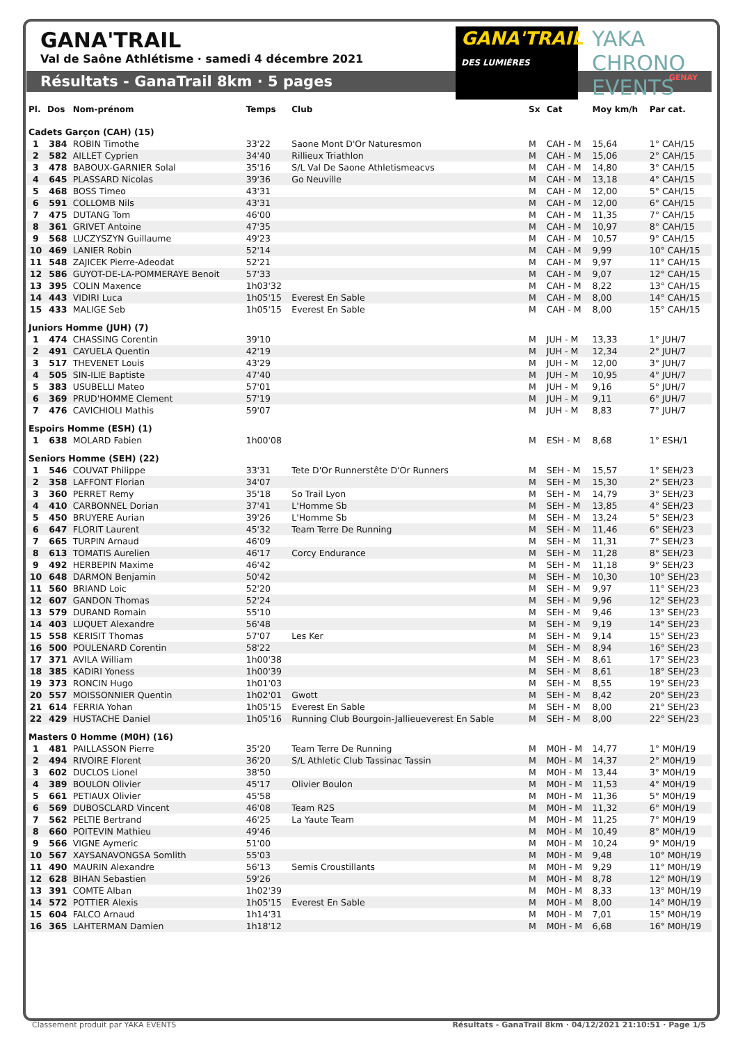GANA'TRAIL
Val de Saône Athlétisme · samedi 4 décembre 2021
GANA'TRAIL
DES LUMIÈRES
YAKA CHRONO EVENTS
Résultats - GanaTrail 8km · 5 pages GENAY
| Pl. | Dos | Nom-prénom | Temps | Club | Sx | Cat | Moy km/h | Par cat. |
| --- | --- | --- | --- | --- | --- | --- | --- | --- |
| Cadets Garçon (CAH) (15) | | | | | | | | |
| 1 | 384 | ROBIN Timothe | 33'22 | Saone Mont D'Or Naturesmon | M | CAH - M | 15,64 | 1° CAH/15 |
| 2 | 582 | AILLET Cyprien | 34'40 | Rillieux Triathlon | M | CAH - M | 15,06 | 2° CAH/15 |
| 3 | 478 | BABOUX-GARNIER Solal | 35'16 | S/L Val De Saone Athletismeacvs | M | CAH - M | 14,80 | 3° CAH/15 |
| 4 | 645 | PLASSARD Nicolas | 39'36 | Go Neuville | M | CAH - M | 13,18 | 4° CAH/15 |
| 5 | 468 | BOSS Timeo | 43'31 | | M | CAH - M | 12,00 | 5° CAH/15 |
| 6 | 591 | COLLOMB Nils | 43'31 | | M | CAH - M | 12,00 | 6° CAH/15 |
| 7 | 475 | DUTANG Tom | 46'00 | | M | CAH - M | 11,35 | 7° CAH/15 |
| 8 | 361 | GRIVET Antoine | 47'35 | | M | CAH - M | 10,97 | 8° CAH/15 |
| 9 | 568 | LUCZYSZYN Guillaume | 49'23 | | M | CAH - M | 10,57 | 9° CAH/15 |
| 10 | 469 | LANIER Robin | 52'14 | | M | CAH - M | 9,99 | 10° CAH/15 |
| 11 | 548 | ZAJICEK Pierre-Adeodat | 52'21 | | M | CAH - M | 9,97 | 11° CAH/15 |
| 12 | 586 | GUYOT-DE-LA-POMMERAYE Benoit | 57'33 | | M | CAH - M | 9,07 | 12° CAH/15 |
| 13 | 395 | COLIN Maxence | 1h03'32 | | M | CAH - M | 8,22 | 13° CAH/15 |
| 14 | 443 | VIDIRI Luca | 1h05'15 | Everest En Sable | M | CAH - M | 8,00 | 14° CAH/15 |
| 15 | 433 | MALIGE Seb | 1h05'15 | Everest En Sable | M | CAH - M | 8,00 | 15° CAH/15 |
| Juniors Homme (JUH) (7) | | | | | | | | |
| 1 | 474 | CHASSING Corentin | 39'10 | | M | JUH - M | 13,33 | 1° JUH/7 |
| 2 | 491 | CAYUELA Quentin | 42'19 | | M | JUH - M | 12,34 | 2° JUH/7 |
| 3 | 517 | THEVENET Louis | 43'29 | | M | JUH - M | 12,00 | 3° JUH/7 |
| 4 | 505 | SIN-ILIE Baptiste | 47'40 | | M | JUH - M | 10,95 | 4° JUH/7 |
| 5 | 383 | USUBELLI Mateo | 57'01 | | M | JUH - M | 9,16 | 5° JUH/7 |
| 6 | 369 | PRUD'HOMME Clement | 57'19 | | M | JUH - M | 9,11 | 6° JUH/7 |
| 7 | 476 | CAVICHIOLI Mathis | 59'07 | | M | JUH - M | 8,83 | 7° JUH/7 |
| Espoirs Homme (ESH) (1) | | | | | | | | |
| 1 | 638 | MOLARD Fabien | 1h00'08 | | M | ESH - M | 8,68 | 1° ESH/1 |
| Seniors Homme (SEH) (22) | | | | | | | | |
| 1 | 546 | COUVAT Philippe | 33'31 | Tete D'Or Runnerstête D'Or Runners | M | SEH - M | 15,57 | 1° SEH/23 |
| 2 | 358 | LAFFONT Florian | 34'07 | | M | SEH - M | 15,30 | 2° SEH/23 |
| 3 | 360 | PERRET Remy | 35'18 | So Trail Lyon | M | SEH - M | 14,79 | 3° SEH/23 |
| 4 | 410 | CARBONNEL Dorian | 37'41 | L'Homme Sb | M | SEH - M | 13,85 | 4° SEH/23 |
| 5 | 450 | BRUYERE Aurian | 39'26 | L'Homme Sb | M | SEH - M | 13,24 | 5° SEH/23 |
| 6 | 647 | FLORIT Laurent | 45'32 | Team Terre De Running | M | SEH - M | 11,46 | 6° SEH/23 |
| 7 | 665 | TURPIN Arnaud | 46'09 | | M | SEH - M | 11,31 | 7° SEH/23 |
| 8 | 613 | TOMATIS Aurelien | 46'17 | Corcy Endurance | M | SEH - M | 11,28 | 8° SEH/23 |
| 9 | 492 | HERBEPIN Maxime | 46'42 | | M | SEH - M | 11,18 | 9° SEH/23 |
| 10 | 648 | DARMON Benjamin | 50'42 | | M | SEH - M | 10,30 | 10° SEH/23 |
| 11 | 560 | BRIAND Loic | 52'20 | | M | SEH - M | 9,97 | 11° SEH/23 |
| 12 | 607 | GANDON Thomas | 52'24 | | M | SEH - M | 9,96 | 12° SEH/23 |
| 13 | 579 | DURAND Romain | 55'10 | | M | SEH - M | 9,46 | 13° SEH/23 |
| 14 | 403 | LUQUET Alexandre | 56'48 | | M | SEH - M | 9,19 | 14° SEH/23 |
| 15 | 558 | KERISIT Thomas | 57'07 | Les Ker | M | SEH - M | 9,14 | 15° SEH/23 |
| 16 | 500 | POULENARD Corentin | 58'22 | | M | SEH - M | 8,94 | 16° SEH/23 |
| 17 | 371 | AVILA William | 1h00'38 | | M | SEH - M | 8,61 | 17° SEH/23 |
| 18 | 385 | KADIRI Yoness | 1h00'39 | | M | SEH - M | 8,61 | 18° SEH/23 |
| 19 | 373 | RONCIN Hugo | 1h01'03 | | M | SEH - M | 8,55 | 19° SEH/23 |
| 20 | 557 | MOISSONNIER Quentin | 1h02'01 | Gwott | M | SEH - M | 8,42 | 20° SEH/23 |
| 21 | 614 | FERRIA Yohan | 1h05'15 | Everest En Sable | M | SEH - M | 8,00 | 21° SEH/23 |
| 22 | 429 | HUSTACHE Daniel | 1h05'16 | Running Club Bourgoin-Jallieueverest En Sable | M | SEH - M | 8,00 | 22° SEH/23 |
| Masters 0 Homme (M0H) (16) | | | | | | | | |
| 1 | 481 | PAILLASSON Pierre | 35'20 | Team Terre De Running | M | M0H - M | 14,77 | 1° M0H/19 |
| 2 | 494 | RIVOIRE Florent | 36'20 | S/L Athletic Club Tassinac Tassin | M | M0H - M | 14,37 | 2° M0H/19 |
| 3 | 602 | DUCLOS Lionel | 38'50 | | M | M0H - M | 13,44 | 3° M0H/19 |
| 4 | 389 | BOULON Olivier | 45'17 | Olivier Boulon | M | M0H - M | 11,53 | 4° M0H/19 |
| 5 | 661 | PETIAUX Olivier | 45'58 | | M | M0H - M | 11,36 | 5° M0H/19 |
| 6 | 569 | DUBOSCLARD Vincent | 46'08 | Team R2S | M | M0H - M | 11,32 | 6° M0H/19 |
| 7 | 562 | PELTIE Bertrand | 46'25 | La Yaute Team | M | M0H - M | 11,25 | 7° M0H/19 |
| 8 | 660 | POITEVIN Mathieu | 49'46 | | M | M0H - M | 10,49 | 8° M0H/19 |
| 9 | 566 | VIGNE Aymeric | 51'00 | | M | M0H - M | 10,24 | 9° M0H/19 |
| 10 | 567 | XAYSANAVONGSA Somlith | 55'03 | | M | M0H - M | 9,48 | 10° M0H/19 |
| 11 | 490 | MAURIN Alexandre | 56'13 | Semis Croustillants | M | M0H - M | 9,29 | 11° M0H/19 |
| 12 | 628 | BIHAN Sebastien | 59'26 | | M | M0H - M | 8,78 | 12° M0H/19 |
| 13 | 391 | COMTE Alban | 1h02'39 | | M | M0H - M | 8,33 | 13° M0H/19 |
| 14 | 572 | POTTIER Alexis | 1h05'15 | Everest En Sable | M | M0H - M | 8,00 | 14° M0H/19 |
| 15 | 604 | FALCO Arnaud | 1h14'31 | | M | M0H - M | 7,01 | 15° M0H/19 |
| 16 | 365 | LAHTERMAN Damien | 1h18'12 | | M | M0H - M | 6,68 | 16° M0H/19 |
Classement produit par YAKA EVENTS Résultats - GanaTrail 8km · 04/12/2021 21:10:51 · Page 1/5